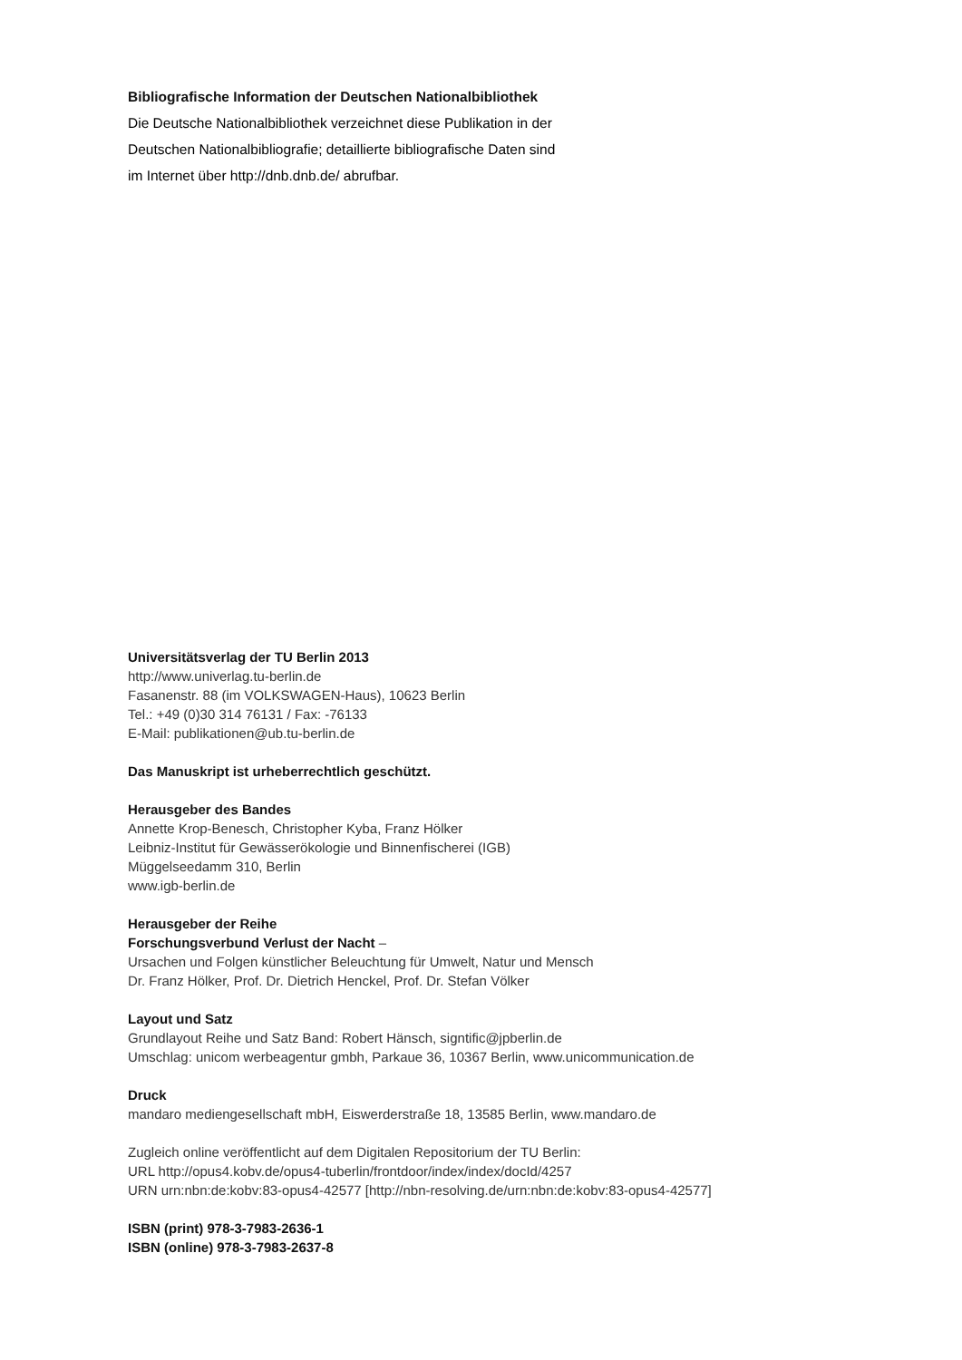Bibliografische Information der Deutschen Nationalbibliothek
Die Deutsche Nationalbibliothek verzeichnet diese Publikation in der
Deutschen Nationalbibliografie; detaillierte bibliografische Daten sind
im Internet über http://dnb.dnb.de/ abrufbar.
Universitätsverlag der TU Berlin 2013
http://www.univerlag.tu-berlin.de
Fasanenstr. 88 (im VOLKSWAGEN-Haus), 10623 Berlin
Tel.: +49 (0)30 314 76131 / Fax: -76133
E-Mail: publikationen@ub.tu-berlin.de
Das Manuskript ist urheberrechtlich geschützt.
Herausgeber des Bandes
Annette Krop-Benesch, Christopher Kyba, Franz Hölker
Leibniz-Institut für Gewässerökologie und Binnenfischerei (IGB)
Müggelseedamm 310, Berlin
www.igb-berlin.de
Herausgeber der Reihe
Forschungsverbund Verlust der Nacht –
Ursachen und Folgen künstlicher Beleuchtung für Umwelt, Natur und Mensch
Dr. Franz Hölker, Prof. Dr. Dietrich Henckel, Prof. Dr. Stefan Völker
Layout und Satz
Grundlayout Reihe und Satz Band: Robert Hänsch, signtific@jpberlin.de
Umschlag: unicom werbeagentur gmbh, Parkaue 36, 10367 Berlin, www.unicommunication.de
Druck
mandaro mediengesellschaft mbH, Eiswerderstraße 18, 13585 Berlin, www.mandaro.de
Zugleich online veröffentlicht auf dem Digitalen Repositorium der TU Berlin:
URL http://opus4.kobv.de/opus4-tuberlin/frontdoor/index/index/docId/4257
URN urn:nbn:de:kobv:83-opus4-42577 [http://nbn-resolving.de/urn:nbn:de:kobv:83-opus4-42577]
ISBN (print) 978-3-7983-2636-1
ISBN (online) 978-3-7983-2637-8